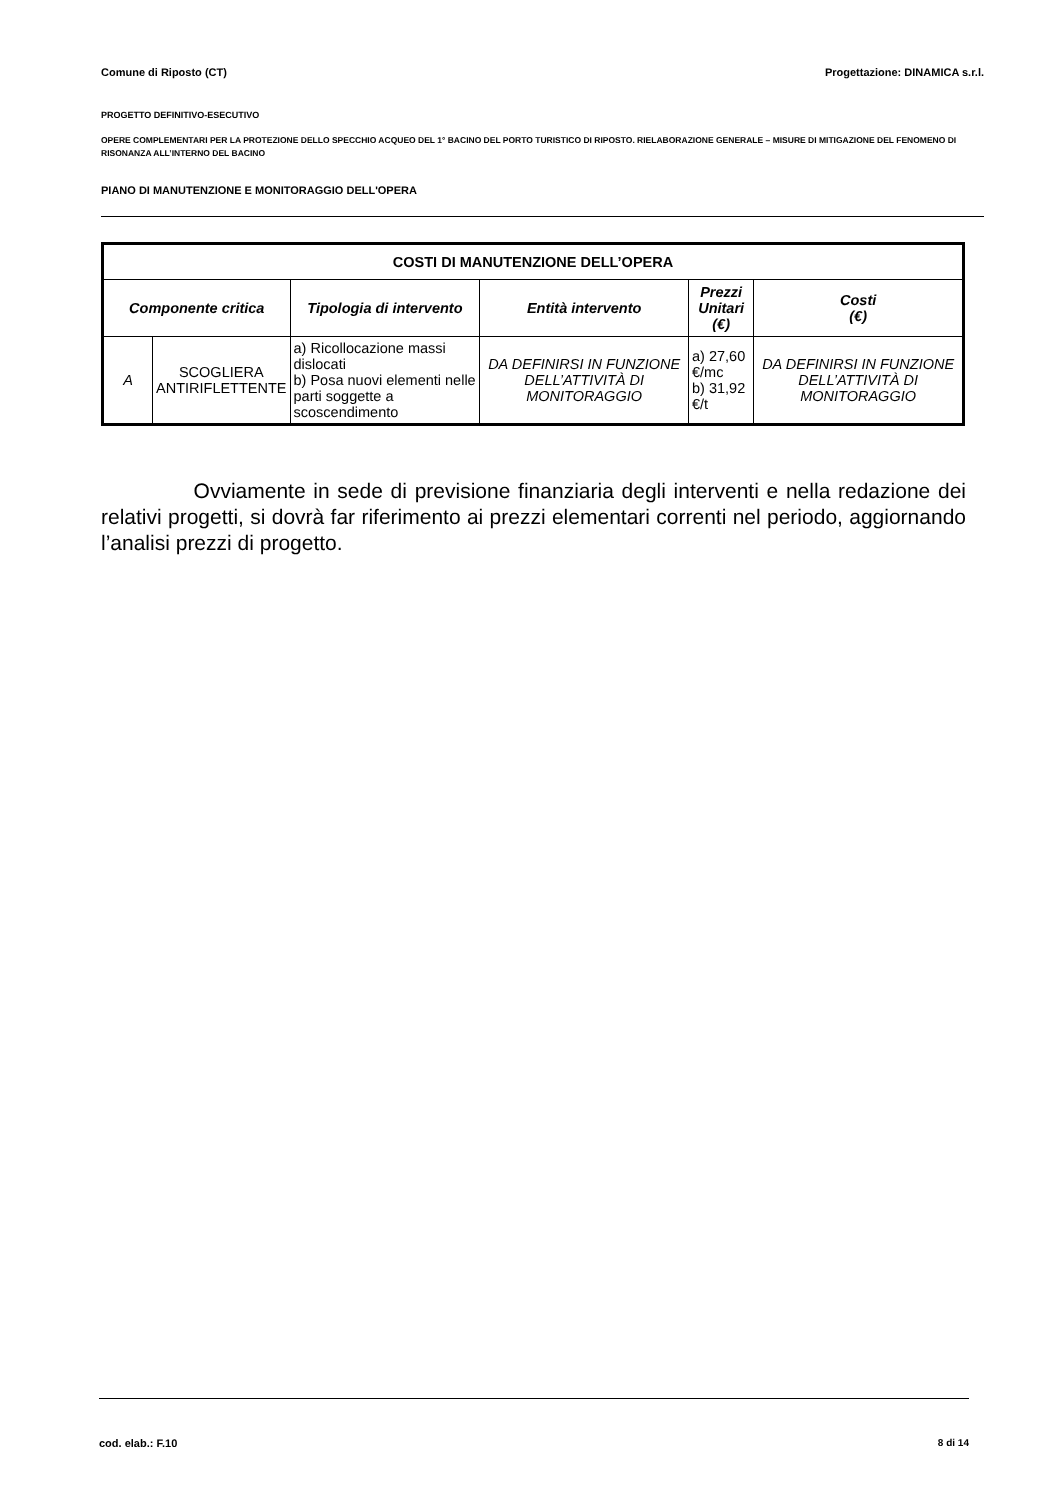Comune di Riposto (CT) Progettazione: DINAMICA s.r.l.
PROGETTO DEFINITIVO-ESECUTIVO
OPERE COMPLEMENTARI PER LA PROTEZIONE DELLO SPECCHIO ACQUEO DEL 1° BACINO DEL PORTO TURISTICO DI RIPOSTO. RIELABORAZIONE GENERALE – MISURE DI MITIGAZIONE DEL FENOMENO DI RISONANZA ALL’INTERNO DEL BACINO
PIANO DI MANUTENZIONE E MONITORAGGIO DELL'OPERA
| COSTI DI MANUTENZIONE DELL’OPERA | | | | | |
| --- | --- | --- | --- | --- | --- |
| Componente critica | | Tipologia di intervento | Entità intervento | Prezzi Unitari (€) | Costi (€) |
| A | SCOGLIERA ANTIRIFLETTENTE | a) Ricollocazione massi dislocati b) Posa nuovi elementi nelle parti soggette a scoscendimento | DA DEFINIRSI IN FUNZIONE DELL’ATTIVITÀ DI MONITORAGGIO | a) 27,60 €/mc b) 31,92 €/t | DA DEFINIRSI IN FUNZIONE DELL’ATTIVITÀ DI MONITORAGGIO |
Ovviamente in sede di previsione finanziaria degli interventi e nella redazione dei relativi progetti, si dovrà far riferimento ai prezzi elementari correnti nel periodo, aggiornando l’analisi prezzi di progetto.
cod. elab.: F.10 8 di 14